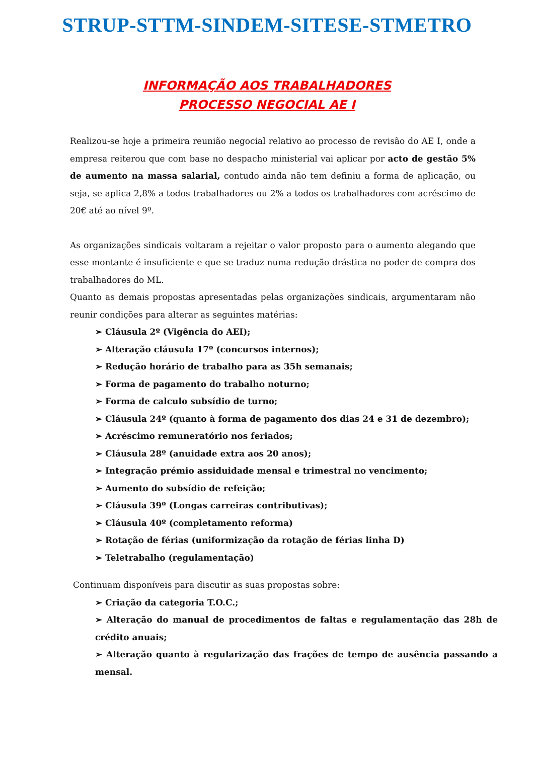STRUP-STTM-SINDEM-SITESE-STMETRO
INFORMAÇÃO AOS TRABALHADORES
PROCESSO NEGOCIAL AE I
Realizou-se hoje a primeira reunião negocial relativo ao processo de revisão do AE I, onde a empresa reiterou que com base no despacho ministerial vai aplicar por acto de gestão 5% de aumento na massa salarial, contudo ainda não tem definiu a forma de aplicação, ou seja, se aplica 2,8% a todos trabalhadores ou 2% a todos os trabalhadores com acréscimo de 20€ até ao nível 9º.
As organizações sindicais voltaram a rejeitar o valor proposto para o aumento alegando que esse montante é insuficiente e que se traduz numa redução drástica no poder de compra dos trabalhadores do ML.
Quanto as demais propostas apresentadas pelas organizações sindicais, argumentaram não reunir condições para alterar as seguintes matérias:
➢ Cláusula 2º (Vigência do AEI);
➢ Alteração cláusula 17º (concursos internos);
➢ Redução horário de trabalho para as 35h semanais;
➢ Forma de pagamento do trabalho noturno;
➢ Forma de calculo subsídio de turno;
➢ Cláusula 24º (quanto à forma de pagamento dos dias 24 e 31 de dezembro);
➢ Acréscimo remuneratório nos feriados;
➢ Cláusula 28º (anuidade extra aos 20 anos);
➢ Integração prémio assiduidade mensal e trimestral no vencimento;
➢ Aumento do subsídio de refeição;
➢ Cláusula 39º (Longas carreiras contributivas);
➢ Cláusula 40º (completamento reforma)
➢ Rotação de férias (uniformização da rotação de férias linha D)
➢ Teletrabalho (regulamentação)
Continuam disponíveis para discutir as suas propostas sobre:
➢ Criação da categoria T.O.C.;
➢ Alteração do manual de procedimentos de faltas e regulamentação das 28h de crédito anuais;
➢ Alteração quanto à regularização das frações de tempo de ausência passando a mensal.